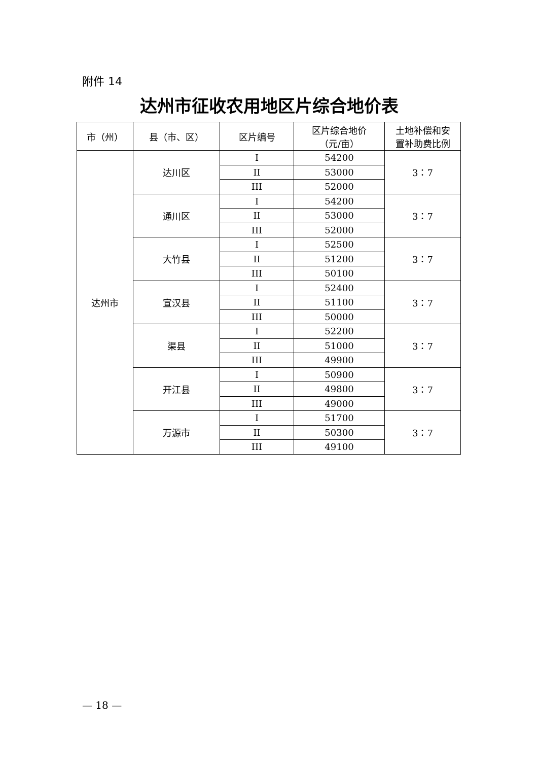附件 14
达州市征收农用地区片综合地价表
| 市（州） | 县（市、区） | 区片编号 | 区片综合地价 （元/亩） | 土地补偿和安 置补助费比例 |
| --- | --- | --- | --- | --- |
| 达州市 | 达川区 | I | 54200 | 3：7 |
| | | II | 53000 | |
| | | III | 52000 | |
| | 通川区 | I | 54200 | 3：7 |
| | | II | 53000 | |
| | | III | 52000 | |
| | 大竹县 | I | 52500 | 3：7 |
| | | II | 51200 | |
| | | III | 50100 | |
| | 宣汉县 | I | 52400 | 3：7 |
| | | II | 51100 | |
| | | III | 50000 | |
| | 渠县 | I | 52200 | 3：7 |
| | | II | 51000 | |
| | | III | 49900 | |
| | 开江县 | I | 50900 | 3：7 |
| | | II | 49800 | |
| | | III | 49000 | |
| | 万源市 | I | 51700 | 3：7 |
| | | II | 50300 | |
| | | III | 49100 | |
— 18 —